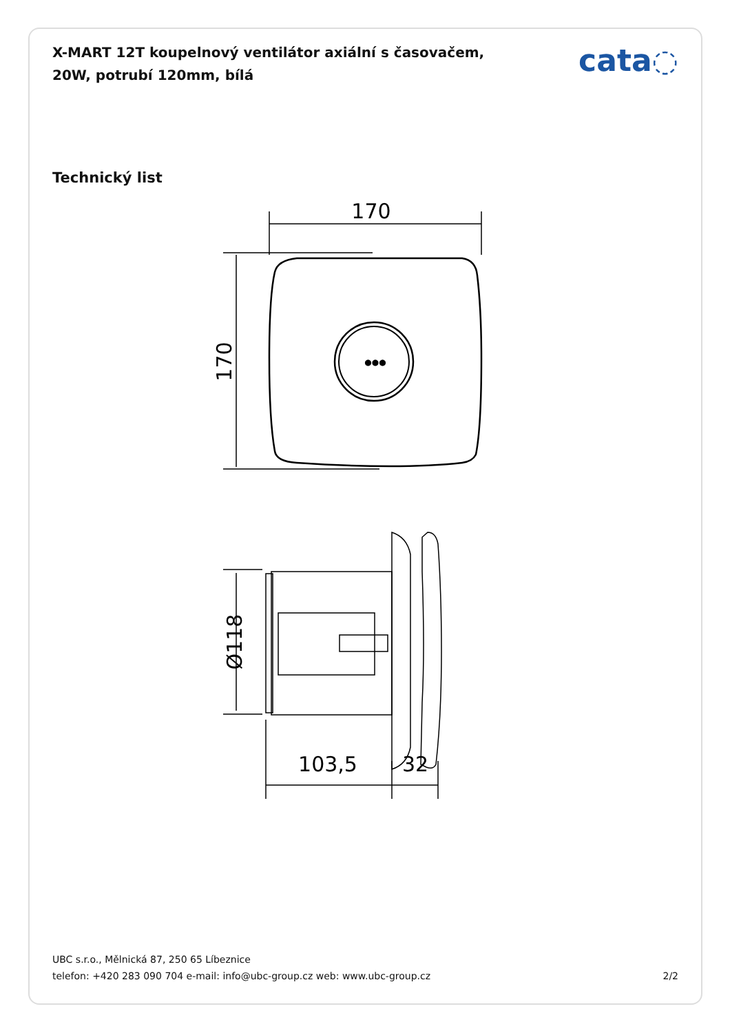X-MART 12T koupelnový ventilátor axiální s časovačem, 20W, potrubí 120mm, bílá
cata◌
Technický list
170
170
●●●
Ø118
103,5
32
UBC s.r.o., Mělnická 87, 250 65 Líbeznice
telefon: +420 283 090 704 e-mail: info@ubc-group.cz web: www.ubc-group.cz 2/2